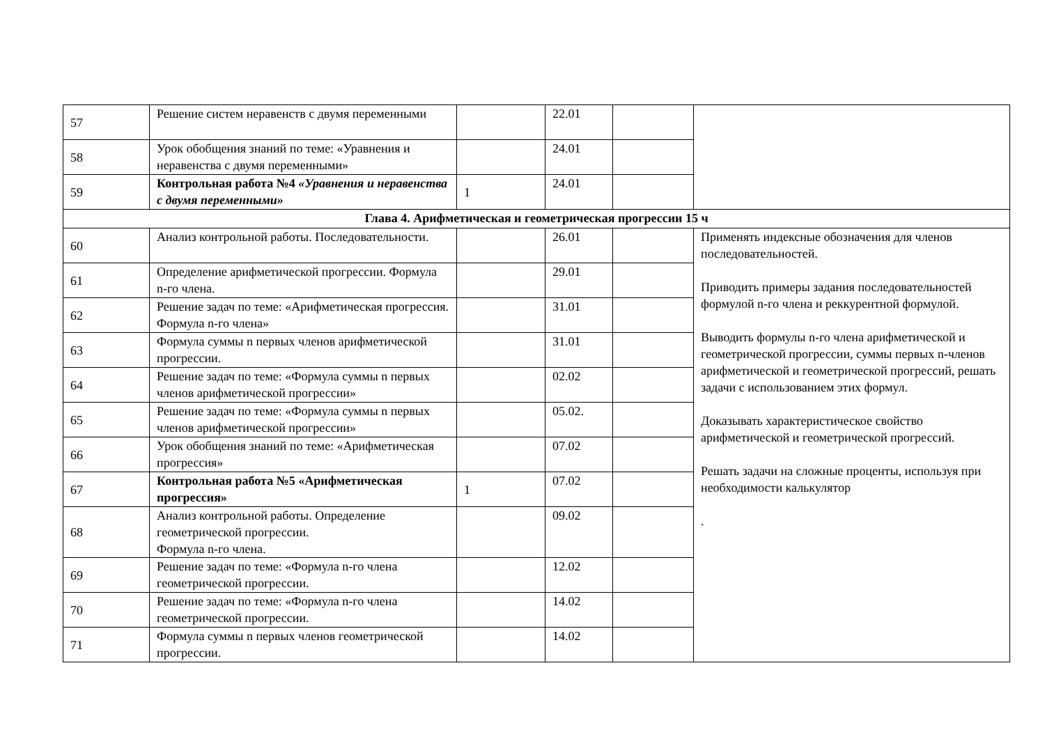| 57 | Решение систем неравенств с двумя переменными | | 22.01 | | |
| 58 | Урок обобщения знаний по теме: «Уравнения и неравенства с двумя переменными» | | 24.01 | | |
| 59 | Контрольная работа №4 «Уравнения и неравенства с двумя переменными» | 1 | 24.01 | | |
| Глава 4. Арифметическая и геометрическая прогрессии 15 ч | | | | | |
| 60 | Анализ контрольной работы. Последовательности. | | 26.01 | | Применять индексные обозначения для членов последовательностей. Приводить примеры задания последовательностей формулой n-го члена и реккурентной формулой. Выводить формулы n-го члена арифметической и геометрической прогрессии, суммы первых n-членов арифметической и геометрической прогрессий, решать задачи с использованием этих формул. Доказывать характеристическое свойство арифметической и геометрической прогрессий. Решать задачи на сложные проценты, используя при необходимости калькулятор . |
| 61 | Определение арифметической прогрессии. Формула n-го члена. | | 29.01 | | |
| 62 | Решение задач по теме: «Арифметическая прогрессия. Формула n-го члена» | | 31.01 | | |
| 63 | Формула суммы n первых членов арифметической прогрессии. | | 31.01 | | |
| 64 | Решение задач по теме: «Формула суммы n первых членов арифметической прогрессии» | | 02.02 | | |
| 65 | Решение задач по теме: «Формула суммы n первых членов арифметической прогрессии» | | 05.02. | | |
| 66 | Урок обобщения знаний по теме: «Арифметическая прогрессия» | | 07.02 | | |
| 67 | Контрольная работа №5 «Арифметическая прогрессия» | 1 | 07.02 | | |
| 68 | Анализ контрольной работы. Определение геометрической прогрессии. Формула n-го члена. | | 09.02 | | |
| 69 | Решение задач по теме: «Формула n-го члена геометрической прогрессии. | | 12.02 | | |
| 70 | Решение задач по теме: «Формула n-го члена геометрической прогрессии. | | 14.02 | | |
| 71 | Формула суммы n первых членов геометрической прогрессии. | | 14.02 | | |